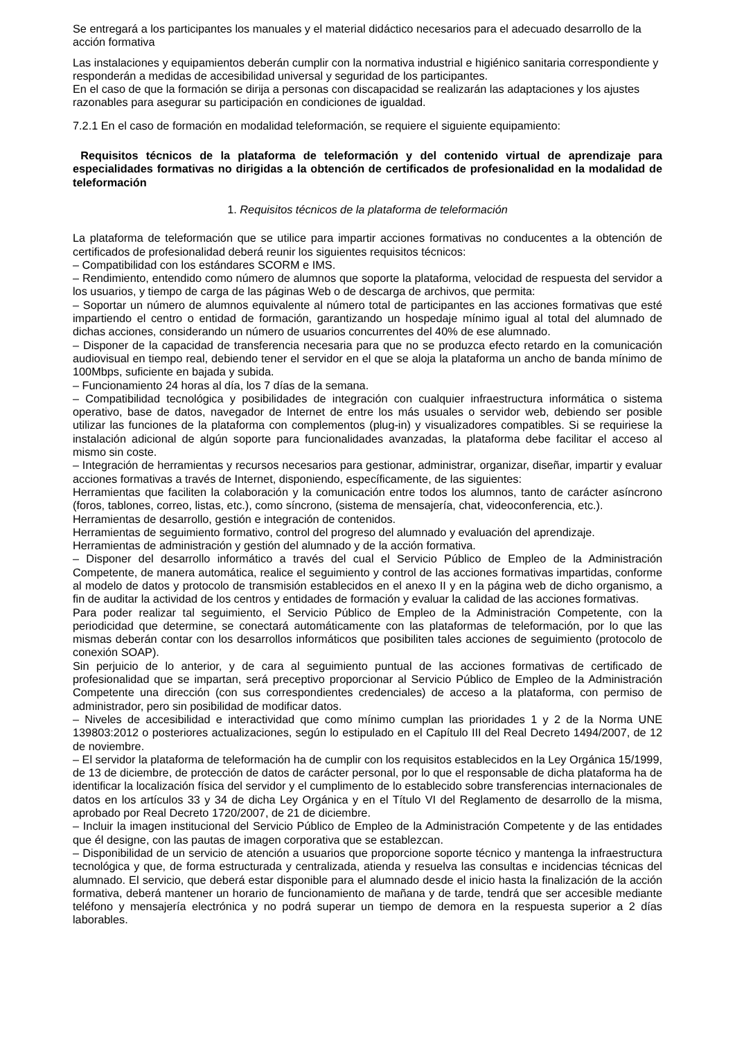Se entregará a los participantes los manuales y el material didáctico necesarios para el adecuado desarrollo de la acción formativa
Las instalaciones y equipamientos deberán cumplir con la normativa industrial e higiénico sanitaria correspondiente y responderán a medidas de accesibilidad universal y seguridad de los participantes.
En el caso de que la formación se dirija a personas con discapacidad se realizarán las adaptaciones y los ajustes razonables para asegurar su participación en condiciones de igualdad.
7.2.1 En el caso de formación en modalidad teleformación, se requiere el siguiente equipamiento:
Requisitos técnicos de la plataforma de teleformación y del contenido virtual de aprendizaje para especialidades formativas no dirigidas a la obtención de certificados de profesionalidad en la modalidad de teleformación
1. Requisitos técnicos de la plataforma de teleformación
La plataforma de teleformación que se utilice para impartir acciones formativas no conducentes a la obtención de certificados de profesionalidad deberá reunir los siguientes requisitos técnicos:
– Compatibilidad con los estándares SCORM e IMS.
– Rendimiento, entendido como número de alumnos que soporte la plataforma, velocidad de respuesta del servidor a los usuarios, y tiempo de carga de las páginas Web o de descarga de archivos, que permita:
– Soportar un número de alumnos equivalente al número total de participantes en las acciones formativas que esté impartiendo el centro o entidad de formación, garantizando un hospedaje mínimo igual al total del alumnado de dichas acciones, considerando un número de usuarios concurrentes del 40% de ese alumnado.
– Disponer de la capacidad de transferencia necesaria para que no se produzca efecto retardo en la comunicación audiovisual en tiempo real, debiendo tener el servidor en el que se aloja la plataforma un ancho de banda mínimo de 100Mbps, suficiente en bajada y subida.
– Funcionamiento 24 horas al día, los 7 días de la semana.
– Compatibilidad tecnológica y posibilidades de integración con cualquier infraestructura informática o sistema operativo, base de datos, navegador de Internet de entre los más usuales o servidor web, debiendo ser posible utilizar las funciones de la plataforma con complementos (plug-in) y visualizadores compatibles. Si se requiriese la instalación adicional de algún soporte para funcionalidades avanzadas, la plataforma debe facilitar el acceso al mismo sin coste.
– Integración de herramientas y recursos necesarios para gestionar, administrar, organizar, diseñar, impartir y evaluar acciones formativas a través de Internet, disponiendo, específicamente, de las siguientes:
Herramientas que faciliten la colaboración y la comunicación entre todos los alumnos, tanto de carácter asíncrono (foros, tablones, correo, listas, etc.), como síncrono, (sistema de mensajería, chat, videoconferencia, etc.).
Herramientas de desarrollo, gestión e integración de contenidos.
Herramientas de seguimiento formativo, control del progreso del alumnado y evaluación del aprendizaje.
Herramientas de administración y gestión del alumnado y de la acción formativa.
– Disponer del desarrollo informático a través del cual el Servicio Público de Empleo de la Administración Competente, de manera automática, realice el seguimiento y control de las acciones formativas impartidas, conforme al modelo de datos y protocolo de transmisión establecidos en el anexo II y en la página web de dicho organismo, a fin de auditar la actividad de los centros y entidades de formación y evaluar la calidad de las acciones formativas.
Para poder realizar tal seguimiento, el Servicio Público de Empleo de la Administración Competente, con la periodicidad que determine, se conectará automáticamente con las plataformas de teleformación, por lo que las mismas deberán contar con los desarrollos informáticos que posibiliten tales acciones de seguimiento (protocolo de conexión SOAP).
Sin perjuicio de lo anterior, y de cara al seguimiento puntual de las acciones formativas de certificado de profesionalidad que se impartan, será preceptivo proporcionar al Servicio Público de Empleo de la Administración Competente una dirección (con sus correspondientes credenciales) de acceso a la plataforma, con permiso de administrador, pero sin posibilidad de modificar datos.
– Niveles de accesibilidad e interactividad que como mínimo cumplan las prioridades 1 y 2 de la Norma UNE 139803:2012 o posteriores actualizaciones, según lo estipulado en el Capítulo III del Real Decreto 1494/2007, de 12 de noviembre.
– El servidor la plataforma de teleformación ha de cumplir con los requisitos establecidos en la Ley Orgánica 15/1999, de 13 de diciembre, de protección de datos de carácter personal, por lo que el responsable de dicha plataforma ha de identificar la localización física del servidor y el cumplimento de lo establecido sobre transferencias internacionales de datos en los artículos 33 y 34 de dicha Ley Orgánica y en el Título VI del Reglamento de desarrollo de la misma, aprobado por Real Decreto 1720/2007, de 21 de diciembre.
– Incluir la imagen institucional del Servicio Público de Empleo de la Administración Competente y de las entidades que él designe, con las pautas de imagen corporativa que se establezcan.
– Disponibilidad de un servicio de atención a usuarios que proporcione soporte técnico y mantenga la infraestructura tecnológica y que, de forma estructurada y centralizada, atienda y resuelva las consultas e incidencias técnicas del alumnado. El servicio, que deberá estar disponible para el alumnado desde el inicio hasta la finalización de la acción formativa, deberá mantener un horario de funcionamiento de mañana y de tarde, tendrá que ser accesible mediante teléfono y mensajería electrónica y no podrá superar un tiempo de demora en la respuesta superior a 2 días laborables.